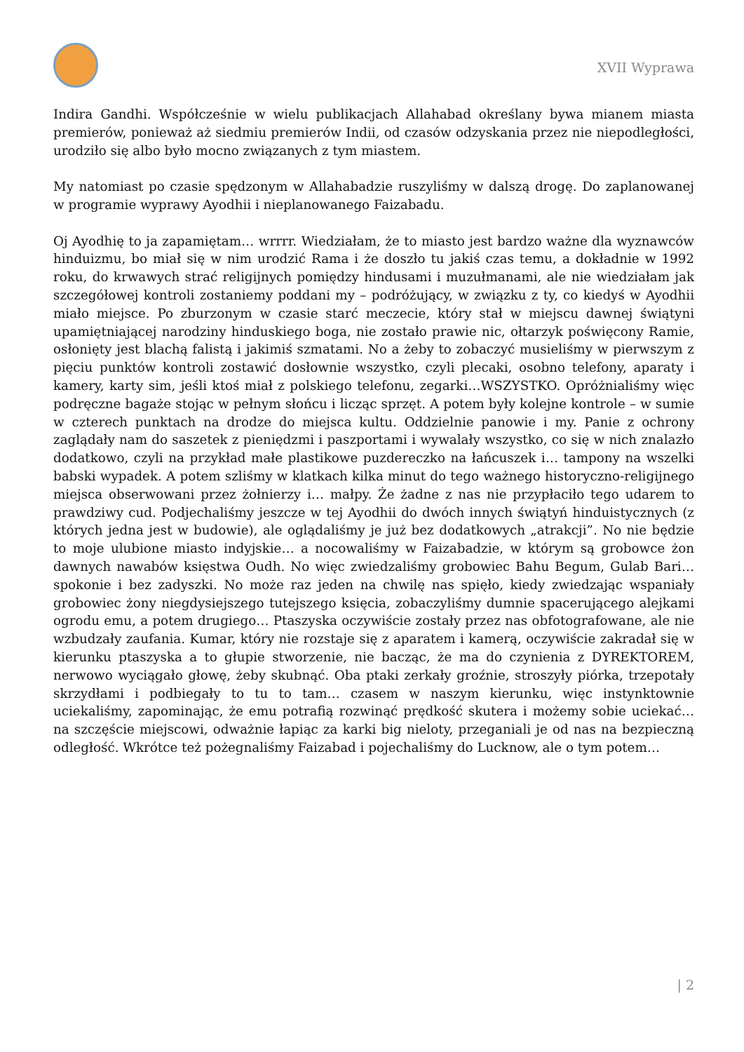XVII Wyprawa
Indira Gandhi. Współcześnie w wielu publikacjach Allahabad określany bywa mianem miasta premierów, ponieważ aż siedmiu premierów Indii, od czasów odzyskania przez nie niepodległości, urodziło się albo było mocno związanych z tym miastem.
My natomiast po czasie spędzonym w Allahabadzie ruszyliśmy w dalszą drogę. Do zaplanowanej w programie wyprawy Ayodhii i nieplanowanego Faizabadu.
Oj Ayodhię to ja zapamiętam… wrrrr. Wiedziałam, że to miasto jest bardzo ważne dla wyznawców hinduizmu, bo miał się w nim urodzić Rama i że doszło tu jakiś czas temu, a dokładnie w 1992 roku, do krwawych strać religijnych pomiędzy hindusami i muzułmanami, ale nie wiedziałam jak szczegółowej kontroli zostaniemy poddani my – podróżujący, w związku z ty, co kiedyś w Ayodhii miało miejsce. Po zburzonym w czasie starć meczecie, który stał w miejscu dawnej świątyni upamiętniającej narodziny hinduskiego boga, nie zostało prawie nic, ołtarzyk poświęcony Ramie, osłonięty jest blachą falistą i jakimiś szmatami. No a żeby to zobaczyć musieliśmy w pierwszym z pięciu punktów kontroli zostawić dosłownie wszystko, czyli plecaki, osobno telefony, aparaty i kamery, karty sim, jeśli ktoś miał z polskiego telefonu, zegarki…WSZYSTKO. Opróżnialiśmy więc podręczne bagaże stojąc w pełnym słońcu i licząc sprzęt. A potem były kolejne kontrole – w sumie w czterech punktach na drodze do miejsca kultu. Oddzielnie panowie i my. Panie z ochrony zaglądały nam do saszetek z pieniędzmi i paszportami i wywalały wszystko, co się w nich znalazło dodatkowo, czyli na przykład małe plastikowe puzdereczko na łańcuszek i… tampony na wszelki babski wypadek. A potem szliśmy w klatkach kilka minut do tego ważnego historyczno-religijnego miejsca obserwowani przez żołnierzy i… małpy. Że żadne z nas nie przypłaciło tego udarem to prawdziwy cud. Podjechaliśmy jeszcze w tej Ayodhii do dwóch innych świątyń hinduistycznych (z których jedna jest w budowie), ale oglądaliśmy je już bez dodatkowych „atrakcji”. No nie będzie to moje ulubione miasto indyjskie… a nocowaliśmy w Faizabadzie, w którym są grobowce żon dawnych nawabów księstwa Oudh. No więc zwiedzaliśmy grobowiec Bahu Begum, Gulab Bari… spokonie i bez zadyszki. No może raz jeden na chwilę nas spięło, kiedy zwiedzając wspaniały grobowiec żony niegdysiejszego tutejszego księcia, zobaczyliśmy dumnie spacerującego alejkami ogrodu emu, a potem drugiego… Ptaszyska oczywiście zostały przez nas obfotografowane, ale nie wzbudzały zaufania. Kumar, który nie rozstaje się z aparatem i kamerą, oczywiście zakradał się w kierunku ptaszyska a to głupie stworzenie, nie bacząc, że ma do czynienia z DYREKTOREM, nerwowo wyciągało głowę, żeby skubnąć. Oba ptaki zerkały groźnie, stroszyły piórka, trzepotały skrzydłami i podbiegały to tu to tam… czasem w naszym kierunku, więc instynktownie uciekaliśmy, zapominając, że emu potrafią rozwinąć prędkość skutera i możemy sobie uciekać… na szczęście miejscowi, odważnie łapiąc za karki big nieloty, przeganiali je od nas na bezpieczną odległość. Wkrótce też pożegnaliśmy Faizabad i pojechaliśmy do Lucknow, ale o tym potem…
| 2